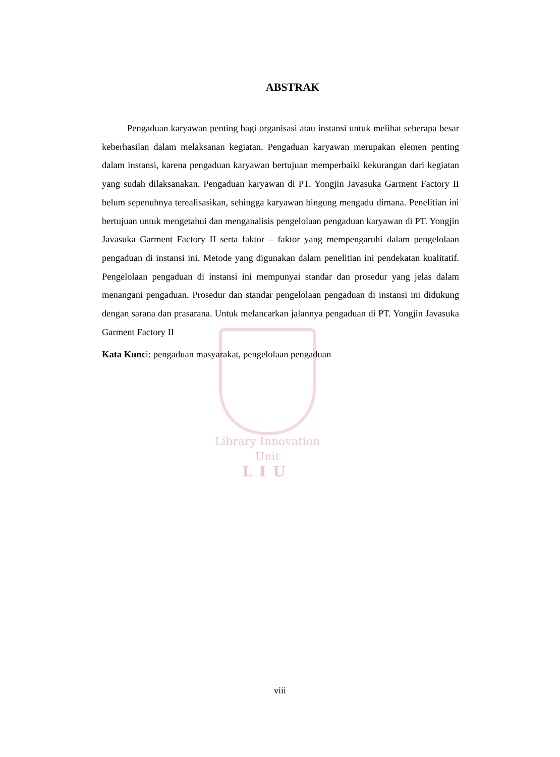ABSTRAK
Pengaduan karyawan penting bagi organisasi atau instansi untuk melihat seberapa besar keberhasilan dalam melaksanan kegiatan. Pengaduan karyawan merupakan elemen penting dalam instansi, karena pengaduan karyawan bertujuan memperbaiki kekurangan dari kegiatan yang sudah dilaksanakan. Pengaduan karyawan di PT. Yongjin Javasuka Garment Factory II belum sepenuhnya terealisasikan, sehingga karyawan bingung mengadu dimana. Penelitian ini bertujuan untuk mengetahui dan menganalisis pengelolaan pengaduan karyawan di PT. Yongjin Javasuka Garment Factory II serta faktor – faktor yang mempengaruhi dalam pengelolaan pengaduan di instansi ini. Metode yang digunakan dalam penelitian ini pendekatan kualitatif. Pengelolaan pengaduan di instansi ini mempunyai standar dan prosedur yang jelas dalam menangani pengaduan. Prosedur dan standar pengelolaan pengaduan di instansi ini didukung dengan sarana dan prasarana. Untuk melancarkan jalannya pengaduan di PT. Yongjin Javasuka Garment Factory II
Kata Kunci: pengaduan masyarakat, pengelolaan pengaduan
Library Innovation Unit
LIU
viii